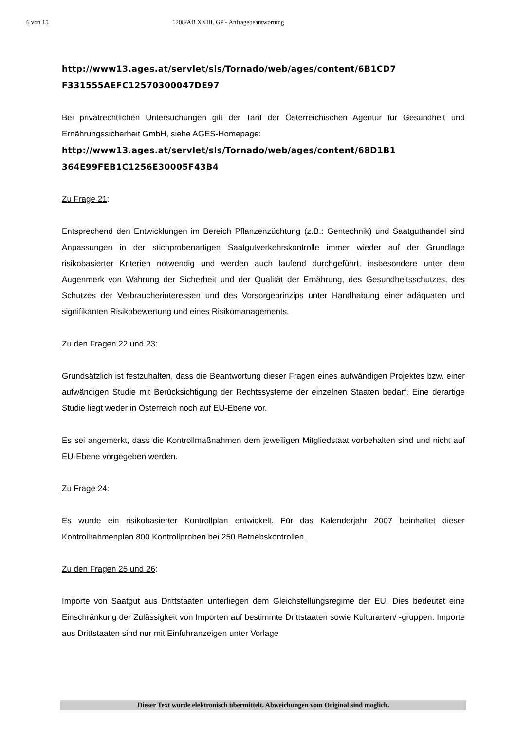6 von 15 1208/AB XXIII. GP - Anfragebeantwortung
http://www13.ages.at/servlet/sls/Tornado/web/ages/content/6B1CD7
F331555AEFC12570300047DE97
Bei privatrechtlichen Untersuchungen gilt der Tarif der Österreichischen Agentur für Gesundheit und Ernährungssicherheit GmbH, siehe AGES-Homepage:
http://www13.ages.at/servlet/sls/Tornado/web/ages/content/68D1B1
364E99FEB1C1256E30005F43B4
Zu Frage 21:
Entsprechend den Entwicklungen im Bereich Pflanzenzüchtung (z.B.: Gentechnik) und Saatguthandel sind Anpassungen in der stichprobenartigen Saatgutverkehrskontrolle immer wieder auf der Grundlage risikobasierter Kriterien notwendig und werden auch laufend durchgeführt, insbesondere unter dem Augenmerk von Wahrung der Sicherheit und der Qualität der Ernährung, des Gesundheitsschutzes, des Schutzes der Verbraucherinteressen und des Vorsorgeprinzips unter Handhabung einer adäquaten und signifikanten Risikobewertung und eines Risikomanagements.
Zu den Fragen 22 und 23:
Grundsätzlich ist festzuhalten, dass die Beantwortung dieser Fragen eines aufwändigen Projektes bzw. einer aufwändigen Studie mit Berücksichtigung der Rechtssysteme der einzelnen Staaten bedarf. Eine derartige Studie liegt weder in Österreich noch auf EU-Ebene vor.
Es sei angemerkt, dass die Kontrollmaßnahmen dem jeweiligen Mitgliedstaat vorbehalten sind und nicht auf EU-Ebene vorgegeben werden.
Zu Frage 24:
Es wurde ein risikobasierter Kontrollplan entwickelt. Für das Kalenderjahr 2007 beinhaltet dieser Kontrollrahmenplan 800 Kontrollproben bei 250 Betriebskontrollen.
Zu den Fragen 25 und 26:
Importe von Saatgut aus Drittstaaten unterliegen dem Gleichstellungsregime der EU. Dies bedeutet eine Einschränkung der Zulässigkeit von Importen auf bestimmte Drittstaaten sowie Kulturarten/ -gruppen. Importe aus Drittstaaten sind nur mit Einfuhranzeigen unter Vorlage
Dieser Text wurde elektronisch übermittelt. Abweichungen vom Original sind möglich.